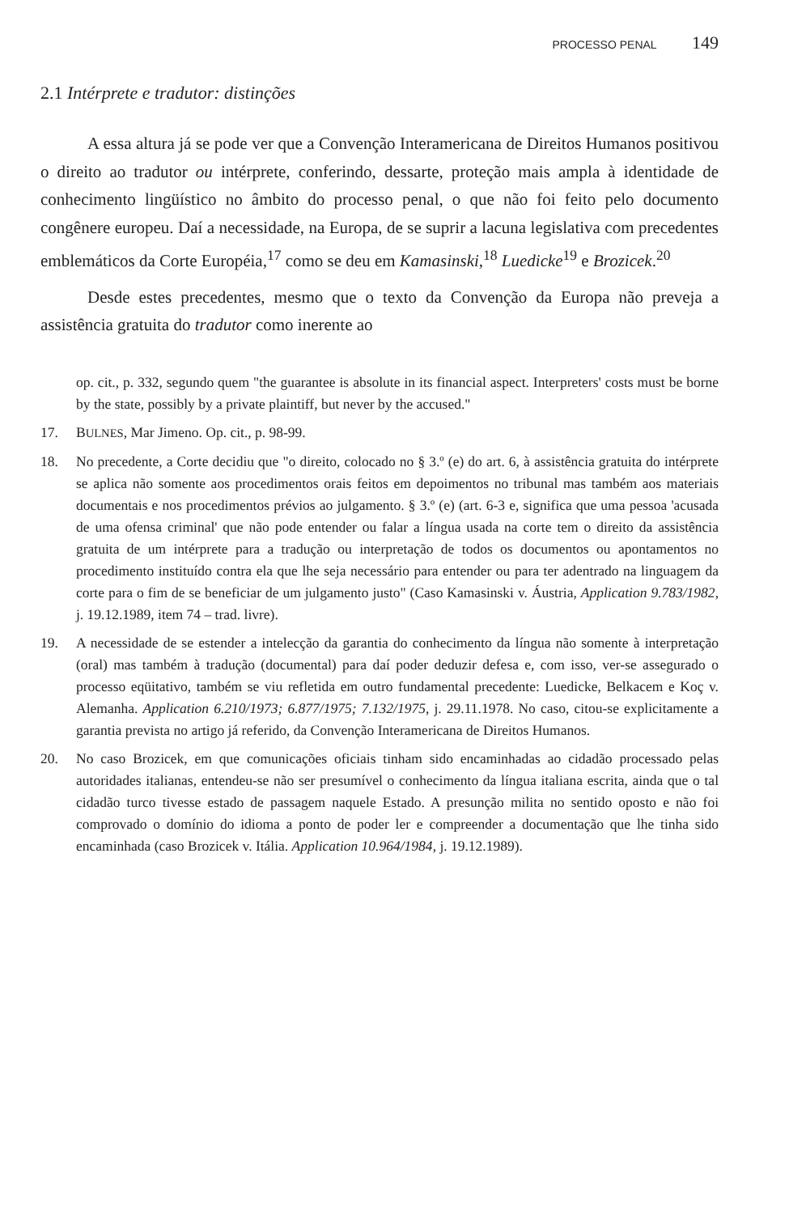PROCESSO PENAL 149
2.1 Intérprete e tradutor: distinções
A essa altura já se pode ver que a Convenção Interamericana de Direitos Humanos positivou o direito ao tradutor ou intérprete, conferindo, dessarte, proteção mais ampla à identidade de conhecimento lingüístico no âmbito do processo penal, o que não foi feito pelo documento congênere europeu. Daí a necessidade, na Europa, de se suprir a lacuna legislativa com precedentes emblemáticos da Corte Européia,<sup>17</sup> como se deu em Kamasinski,<sup>18</sup> Luedicke<sup>19</sup> e Brozicek.<sup>20</sup>
Desde estes precedentes, mesmo que o texto da Convenção da Europa não preveja a assistência gratuita do tradutor como inerente ao
op. cit., p. 332, segundo quem "the guarantee is absolute in its financial aspect. Interpreters' costs must be borne by the state, possibly by a private plaintiff, but never by the accused."
17. BULNES, Mar Jimeno. Op. cit., p. 98-99.
18. No precedente, a Corte decidiu que "o direito, colocado no § 3.º (e) do art. 6, à assistência gratuita do intérprete se aplica não somente aos procedimentos orais feitos em depoimentos no tribunal mas também aos materiais documentais e nos procedimentos prévios ao julgamento. § 3.º (e) (art. 6-3 e, significa que uma pessoa 'acusada de uma ofensa criminal' que não pode entender ou falar a língua usada na corte tem o direito da assistência gratuita de um intérprete para a tradução ou interpretação de todos os documentos ou apontamentos no procedimento instituído contra ela que lhe seja necessário para entender ou para ter adentrado na linguagem da corte para o fim de se beneficiar de um julgamento justo" (Caso Kamasinski v. Áustria, Application 9.783/1982, j. 19.12.1989, item 74 – trad. livre).
19. A necessidade de se estender a intelecção da garantia do conhecimento da língua não somente à interpretação (oral) mas também à tradução (documental) para daí poder deduzir defesa e, com isso, ver-se assegurado o processo eqüitativo, também se viu refletida em outro fundamental precedente: Luedicke, Belkacem e Koç v. Alemanha. Application 6.210/1973; 6.877/1975; 7.132/1975, j. 29.11.1978. No caso, citou-se explicitamente a garantia prevista no artigo já referido, da Convenção Interamericana de Direitos Humanos.
20. No caso Brozicek, em que comunicações oficiais tinham sido encaminhadas ao cidadão processado pelas autoridades italianas, entendeu-se não ser presumível o conhecimento da língua italiana escrita, ainda que o tal cidadão turco tivesse estado de passagem naquele Estado. A presunção milita no sentido oposto e não foi comprovado o domínio do idioma a ponto de poder ler e compreender a documentação que lhe tinha sido encaminhada (caso Brozicek v. Itália. Application 10.964/1984, j. 19.12.1989).